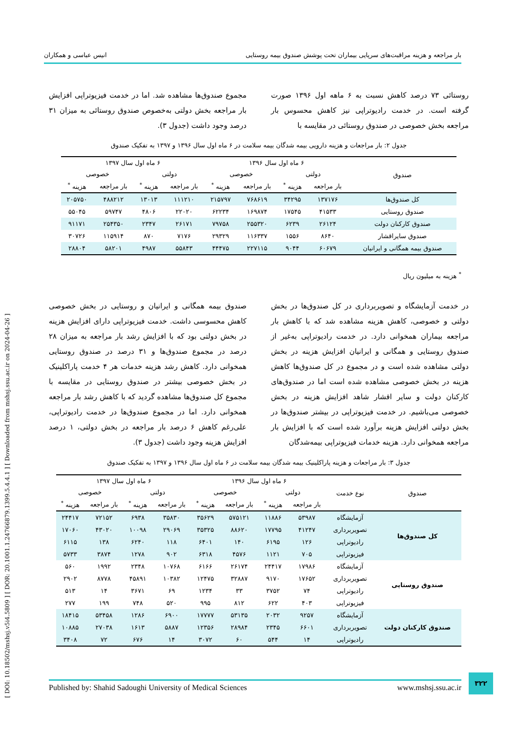بار مراجعه و هزینه مراقبت‌های سرپایی بیماران تحت پوشش صندوق بیمه روستایی انیس عباسی و همکاران
روستائی ۷۳ درصد کاهش نسبت به ۶ ماهه اول ۱۳۹۶ صورت گرفته است. در خدمت رادیوتراپی نیز کاهش محسوس بار مراجعه بخش خصوصی در صندوق روستائی در مقایسه با
مجموع صندوق‌ها مشاهده شد. اما در خدمت فیزیوتراپی افزایش بار مراجعه بخش دولتی به‌خصوص صندوق روستائی به میزان ۳۱ درصد وجود داشت (جدول ۳).
جدول ۲: بار مراجعات و هزینه دارویی بیمه شدگان بیمه سلامت در ۶ ماه اول سال ۱۳۹۶ و ۱۳۹۷ به تفکیک صندوق
| صندوق | ۶ ماه اول سال ۱۳۹۶ | | | | ۶ ماه اول سال ۱۳۹۷ | | | |
| --- | --- | --- | --- | --- | --- | --- | --- | --- |
| | دولتی | | خصوصی | | دولتی | | خصوصی | |
| | بار مراجعه | هزینه <sup>*</sup> | بار مراجعه | هزینه <sup>*</sup> | بار مراجعه | هزینه <sup>*</sup> | بار مراجعه | هزینه <sup>*</sup> |
| کل صندوق‌ها | ۱۳۷۱۷۶ | ۳۴۲۹۵ | ۷۶۸۶۱۹ | ۲۱۵۷۹۷ | ۱۱۱۲۱۰ | ۱۳۰۱۳ | ۴۸۸۲۱۲ | ۲۰۵۷۵۰ |
| صندوق روستایی | ۴۱۵۳۳ | ۱۷۵۴۵ | ۱۶۹۸۷۴ | ۶۲۲۳۴ | ۲۲۰۲۰ | ۴۸۰۶ | ۵۹۷۴۷ | ۵۵۰۴۵ |
| صندوق کارکنان دولت | ۲۶۱۲۴ | ۶۲۳۹ | ۲۵۵۳۲۰ | ۷۹۷۵۸ | ۲۶۱۷۱ | ۲۳۴۷ | ۲۵۴۳۵۰ | ۹۱۱۷۱ |
| صندوق سایراقشار | ۸۶۴۰ | ۱۵۵۶ | ۱۱۶۳۳۷ | ۲۹۳۲۹ | ۷۱۷۶ | ۸۷۰ | ۱۱۵۹۱۴ | ۳۰۷۲۶ |
| صندوق بیمه همگانی و ایرانیان | ۶۰۶۷۹ | ۹۰۴۴ | ۲۲۷۱۱۵ | ۴۴۴۷۵ | ۵۵۸۴۳ | ۴۹۸۷ | ۵۸۲۰۱ | ۲۸۸۰۴ |
<sup>*</sup> هزینه به میلیون ریال
در خدمت آزمایشگاه و تصویربرداری در کل صندوق‌ها در بخش دولتی و خصوصی، کاهش هزینه مشاهده شد که با کاهش بار مراجعه بیماران همخوانی دارد. در خدمت رادیوتراپی به‌غیر از صندوق روستایی و همگانی و ایرانیان افزایش هزینه در بخش دولتی مشاهده شده است و در مجموع در کل صندوق‌ها کاهش هزینه در بخش خصوصی مشاهده شده است اما در صندوق‌های کارکنان دولت و سایر اقشار شاهد افزایش هزینه در بخش خصوصی می‌باشیم. در خدمت فیزیوتراپی در بیشتر صندوق‌ها در بخش دولتی افزایش هزینه برآورد شده است که با افزایش بار مراجعه همخوانی دارد. هزینه خدمات فیزیوتراپی بیمه‌شدگان
صندوق بیمه همگانی و ایرانیان و روستایی در بخش خصوصی کاهش محسوسی داشت. خدمت فیزیوتراپی دارای افزایش هزینه در بخش دولتی بود که با افزایش رشد بار مراجعه به میزان ۲۸ درصد در مجموع صندوق‌ها و ۳۱ درصد در صندوق روستایی همخوانی دارد. کاهش رشد هزینه خدمات هر ۴ خدمت پاراکلینیک در بخش خصوصی بیشتر در صندوق روستایی در مقایسه با مجموع کل صندوق‌ها مشاهده گردید که با کاهش رشد بار مراجعه همخوانی دارد. اما در مجموع صندوق‌ها در خدمت رادیوتراپی، علی‌رغم کاهش ۶ درصد بار مراجعه در بخش دولتی، ۱ درصد افزایش هزینه وجود داشت (جدول ۳).
جدول ۳: بار مراجعات و هزینه پاراکلینیک بیمه شدگان بیمه سلامت در ۶ ماه اول سال ۱۳۹۶ و ۱۳۹۷ به تفکیک صندوق
| صندوق | نوع خدمت | ۶ ماه اول سال ۱۳۹۶ | | | | ۶ ماه اول سال ۱۳۹۷ | | | |
| --- | --- | --- | --- | --- | --- | --- | --- | --- | --- |
| | | دولتی | | خصوصی | | دولتی | | خصوصی | |
| | | بار مراجعه | هزینه <sup>*</sup> | بار مراجعه | هزینه <sup>*</sup> | بار مراجعه | هزینه <sup>*</sup> | بار مراجعه | هزینه <sup>*</sup> |
| کل صندوق‌ها | آزمایشگاه | ۵۳۹۸۷ | ۱۱۸۸۶ | ۵۷۵۱۲۱ | ۳۵۶۲۹ | ۳۵۸۳۰ | ۶۹۳۸ | ۷۲۱۵۲ | ۲۴۴۱۷ |
| | تصویربرداری | ۴۱۲۴۷ | ۱۷۷۹۵ | ۸۸۶۲۰ | ۳۵۳۲۵ | ۲۹۰۶۹ | ۱۰۰۹۸ | ۴۳۰۲۰ | ۱۷۰۶۰ |
| | رادیوتراپی | ۱۲۶ | ۶۱۹۵ | ۱۴۰ | ۶۴۰۱ | ۱۱۸ | ۶۲۴۰ | ۱۳۸ | ۶۱۱۵ |
| | فیزیوتراپی | ۷۰۵ | ۱۱۲۱ | ۴۵۷۶ | ۶۳۱۸ | ۹۰۲ | ۱۲۷۸ | ۳۸۷۴ | ۵۷۳۳ |
| صندوق روستایی | آزمایشگاه | ۱۷۹۸۶ | ۲۴۴۱۷ | ۲۶۱۷۴ | ۶۱۶۶ | ۱۰۷۶۸ | ۲۳۴۸ | ۱۹۹۲ | ۵۶۰ |
| | تصویربرداری | ۱۷۶۵۲ | ۹۱۷۰ | ۳۲۸۸۷ | ۱۲۴۷۵ | ۱۰۳۸۲ | ۴۵۸۹۱ | ۸۷۷۸ | ۲۹۰۲ |
| | رادیوتراپی | ۷۴ | ۳۷۵۲ | ۳۳ | ۱۲۳۴ | ۶۹ | ۳۶۷۱ | ۱۴ | ۵۱۳ |
| | فیزیوتراپی | ۴۰۳ | ۶۲۲ | ۸۱۲ | ۹۹۵ | ۵۲۰ | ۷۴۸ | ۱۹۹ | ۲۷۷ |
| صندوق کارکنان دولت | آزمایشگاه | ۹۲۵۷ | ۲۰۳۲ | ۵۳۱۳۵ | ۱۷۷۷۷ | ۶۹۰۰ | ۱۲۸۶ | ۵۳۴۵۸ | ۱۸۴۱۵ |
| | تصویربرداری | ۶۶۰۱ | ۲۳۴۵ | ۲۸۹۸۴ | ۱۲۳۵۶ | ۵۸۸۷ | ۱۶۱۳ | ۲۷۰۳۸ | ۱۰۸۸۵ |
| | رادیوتراپی | ۱۴ | ۵۴۴ | ۶۰ | ۳۰۷۲ | ۱۴ | ۶۷۶ | ۷۲ | ۳۴۰۸ |
[ DOI: 10.18502/mshsj.v5i4.5809 ] [ DOR: 20.1001.1.24766879.1399.5.4.4.1 ] [ Downloaded from mshsj.ssu.ac.ir on 2024-04-26 ]
۳۲۲
Published by: Shahid Sadoughi University of Medical Sciences www.mshsj.ssu.ac.ir